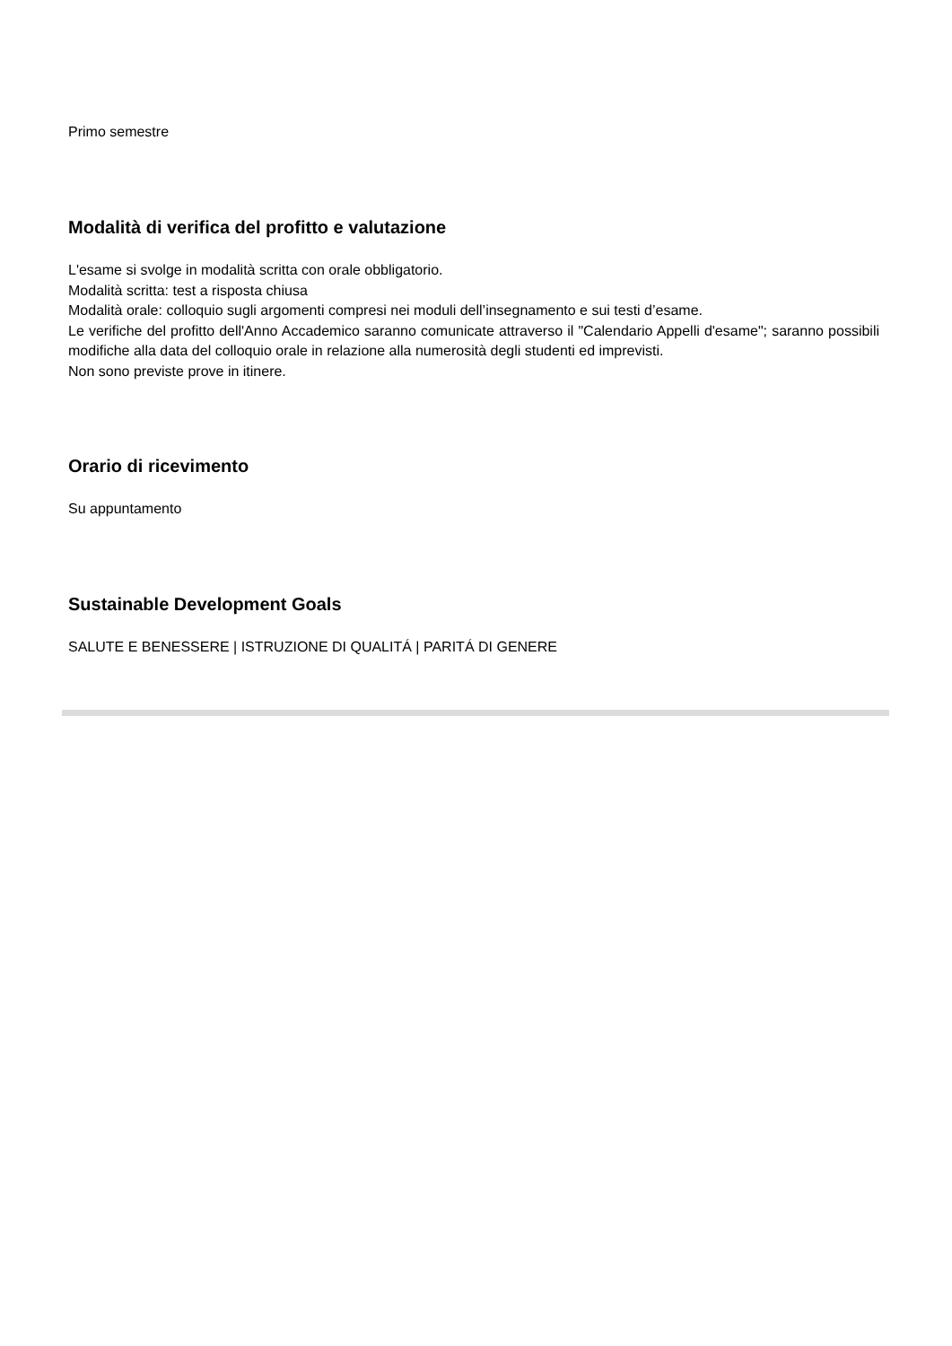Primo semestre
Modalità di verifica del profitto e valutazione
L'esame si svolge in modalità scritta con orale obbligatorio.
Modalità scritta: test a risposta chiusa
Modalità orale: colloquio sugli argomenti compresi nei moduli dell’insegnamento e sui testi d’esame.
Le verifiche del profitto dell'Anno Accademico saranno comunicate attraverso il "Calendario Appelli d'esame"; saranno possibili modifiche alla data del colloquio orale in relazione alla numerosità degli studenti ed imprevisti.
Non sono previste prove in itinere.
Orario di ricevimento
Su appuntamento
Sustainable Development Goals
SALUTE E BENESSERE | ISTRUZIONE DI QUALITÁ | PARITÁ DI GENERE